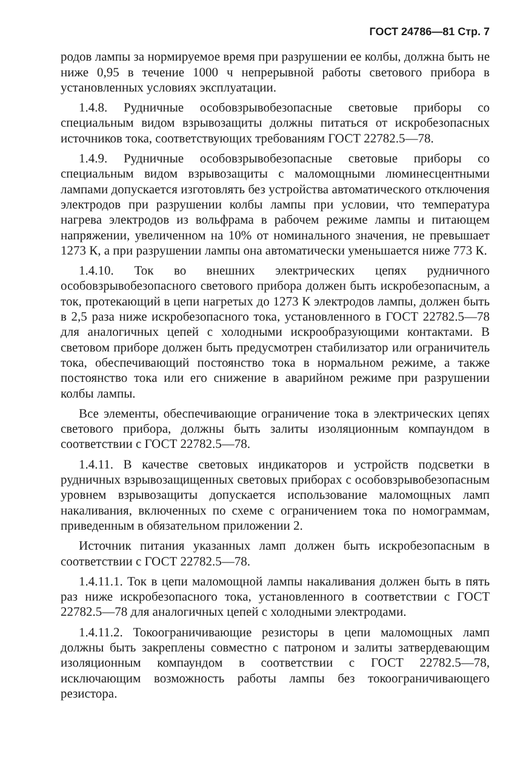ГОСТ 24786—81 Стр. 7
родов лампы за нормируемое время при разрушении ее колбы, должна быть не ниже 0,95 в течение 1000 ч непрерывной работы светового прибора в установленных условиях эксплуатации.
1.4.8. Рудничные особовзрывобезопасные световые приборы со специальным видом взрывозащиты должны питаться от искробезопасных источников тока, соответствующих требованиям ГОСТ 22782.5—78.
1.4.9. Рудничные особовзрывобезопасные световые приборы со специальным видом взрывозащиты с маломощными люминесцентными лампами допускается изготовлять без устройства автоматического отключения электродов при разрушении колбы лампы при условии, что температура нагрева электродов из вольфрама в рабочем режиме лампы и питающем напряжении, увеличенном на 10% от номинального значения, не превышает 1273 К, а при разрушении лампы она автоматически уменьшается ниже 773 К.
1.4.10. Ток во внешних электрических цепях рудничного особовзрывобезопасного светового прибора должен быть искробезопасным, а ток, протекающий в цепи нагретых до 1273 К электродов лампы, должен быть в 2,5 раза ниже искробезопасного тока, установленного в ГОСТ 22782.5—78 для аналогичных цепей с холодными искрообразующими контактами. В световом приборе должен быть предусмотрен стабилизатор или ограничитель тока, обеспечивающий постоянство тока в нормальном режиме, а также постоянство тока или его снижение в аварийном режиме при разрушении колбы лампы.
Все элементы, обеспечивающие ограничение тока в электрических цепях светового прибора, должны быть залиты изоляционным компаундом в соответствии с ГОСТ 22782.5—78.
1.4.11. В качестве световых индикаторов и устройств подсветки в рудничных взрывозащищенных световых приборах с особовзрывобезопасным уровнем взрывозащиты допускается использование маломощных ламп накаливания, включенных по схеме с ограничением тока по номограммам, приведенным в обязательном приложении 2.
Источник питания указанных ламп должен быть искробезопасным в соответствии с ГОСТ 22782.5—78.
1.4.11.1. Ток в цепи маломощной лампы накаливания должен быть в пять раз ниже искробезопасного тока, установленного в соответствии с ГОСТ 22782.5—78 для аналогичных цепей с холодными электродами.
1.4.11.2. Токоограничивающие резисторы в цепи маломощных ламп должны быть закреплены совместно с патроном и залиты затвердевающим изоляционным компаундом в соответствии с ГОСТ 22782.5—78, исключающим возможность работы лампы без токоограничивающего резистора.